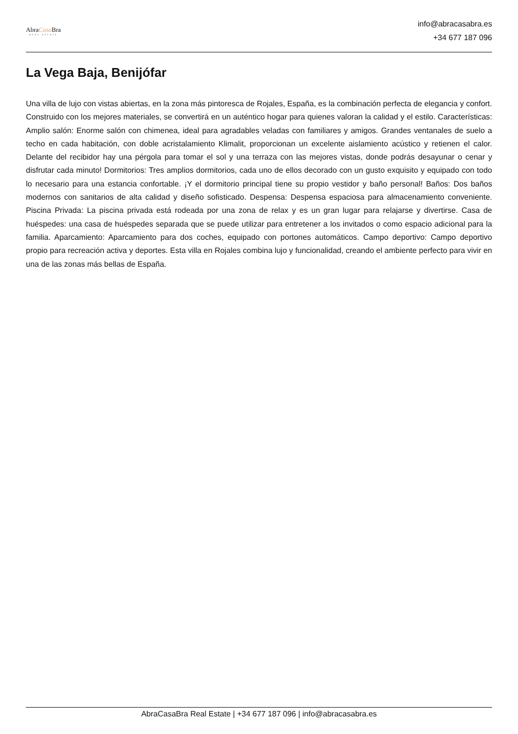AbraCasa Bra
REAL ESTATE
info@abracasabra.es
+34 677 187 096
La Vega Baja, Benijófar
Una villa de lujo con vistas abiertas, en la zona más pintoresca de Rojales, España, es la combinación perfecta de elegancia y confort. Construido con los mejores materiales, se convertirá en un auténtico hogar para quienes valoran la calidad y el estilo. Características: Amplio salón: Enorme salón con chimenea, ideal para agradables veladas con familiares y amigos. Grandes ventanales de suelo a techo en cada habitación, con doble acristalamiento Klimalit, proporcionan un excelente aislamiento acústico y retienen el calor. Delante del recibidor hay una pérgola para tomar el sol y una terraza con las mejores vistas, donde podrás desayunar o cenar y disfrutar cada minuto! Dormitorios: Tres amplios dormitorios, cada uno de ellos decorado con un gusto exquisito y equipado con todo lo necesario para una estancia confortable. ¡Y el dormitorio principal tiene su propio vestidor y baño personal! Baños: Dos baños modernos con sanitarios de alta calidad y diseño sofisticado. Despensa: Despensa espaciosa para almacenamiento conveniente. Piscina Privada: La piscina privada está rodeada por una zona de relax y es un gran lugar para relajarse y divertirse. Casa de huéspedes: una casa de huéspedes separada que se puede utilizar para entretener a los invitados o como espacio adicional para la familia. Aparcamiento: Aparcamiento para dos coches, equipado con portones automáticos. Campo deportivo: Campo deportivo propio para recreación activa y deportes. Esta villa en Rojales combina lujo y funcionalidad, creando el ambiente perfecto para vivir en una de las zonas más bellas de España.
AbraCasaBra Real Estate | +34 677 187 096 | info@abracasabra.es